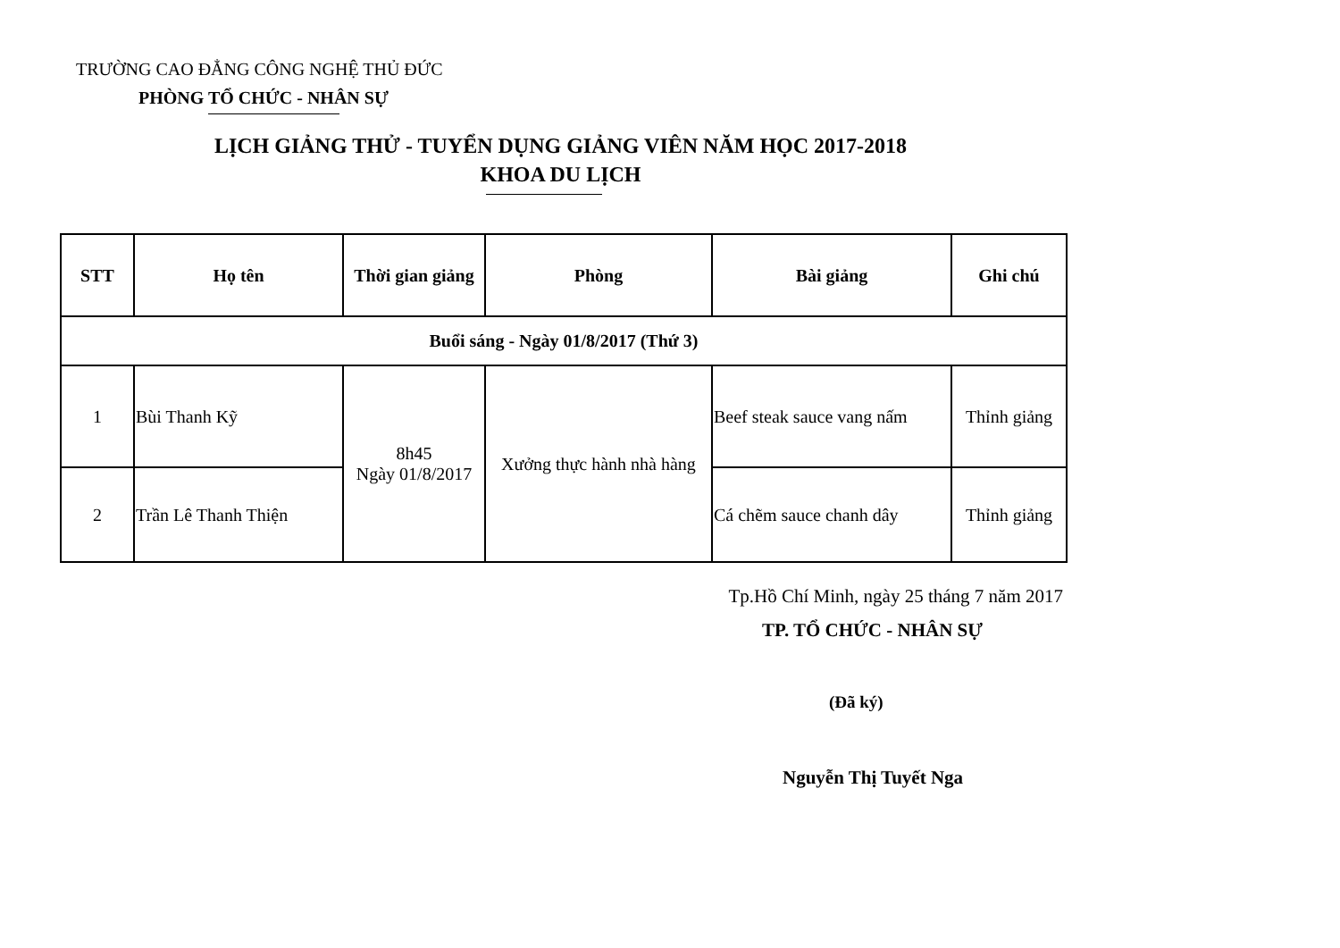TRƯỜNG CAO ĐẲNG CÔNG NGHỆ THỦ ĐỨC
PHÒNG TỔ CHỨC - NHÂN SỰ
LỊCH GIẢNG THỬ - TUYỂN DỤNG GIẢNG VIÊN NĂM HỌC 2017-2018
KHOA DU LỊCH
| STT | Họ tên | Thời gian giảng | Phòng | Bài giảng | Ghi chú |
| --- | --- | --- | --- | --- | --- |
| Buổi sáng - Ngày 01/8/2017 (Thứ 3) | | | | | |
| 1 | Bùi Thanh Kỹ | 8h45 Ngày 01/8/2017 | Xưởng thực hành nhà hàng | Beef steak sauce vang nấm | Thỉnh giảng |
| 2 | Trần Lê Thanh Thiện | | | Cá chẽm sauce chanh dây | Thỉnh giảng |
Tp.Hồ Chí Minh, ngày 25 tháng 7 năm 2017
TP. TỔ CHỨC - NHÂN SỰ
(Đã ký)
Nguyễn Thị Tuyết Nga